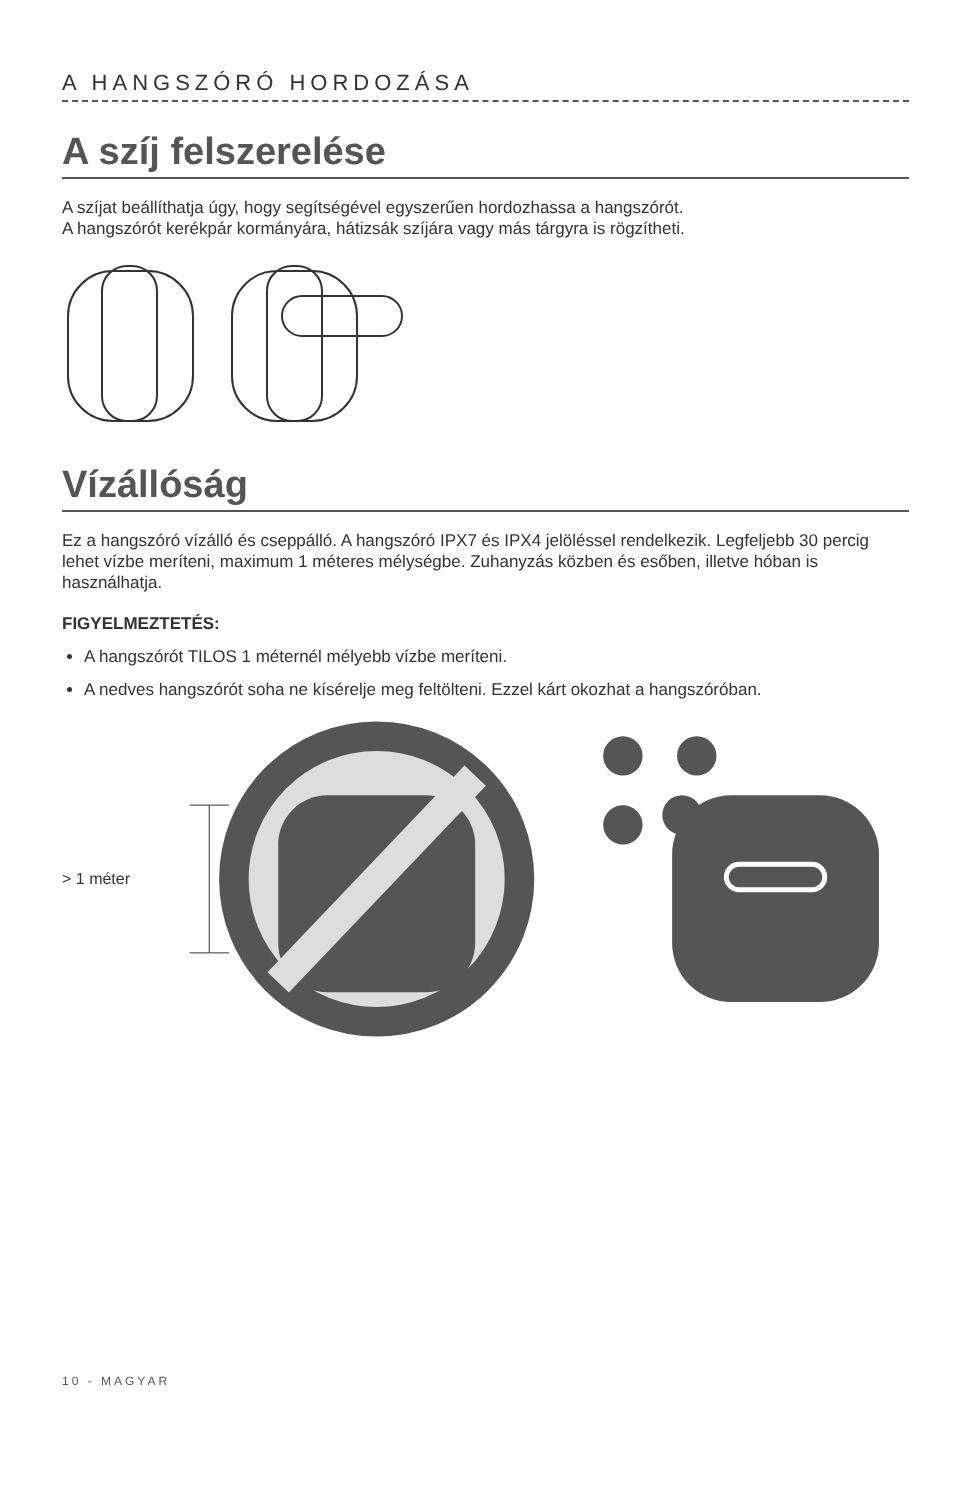A HANGSZÓRÓ HORDOZÁSA
A szíj felszerelése
A szíjat beállíthatja úgy, hogy segítségével egyszerűen hordozhassa a hangszórót.
A hangszórót kerékpár kormányára, hátizsák szíjára vagy más tárgyra is rögzítheti.
Vízállóság
Ez a hangszóró vízálló és cseppálló. A hangszóró IPX7 és IPX4 jelöléssel rendelkezik. Legfeljebb 30 percig lehet vízbe meríteni, maximum 1 méteres mélységbe. Zuhanyzás közben és esőben, illetve hóban is használhatja.
FIGYELMEZTETÉS:
A hangszórót TILOS 1 méternél mélyebb vízbe meríteni.
A nedves hangszórót soha ne kísérelje meg feltölteni. Ezzel kárt okozhat a hangszóróban.
> 1 méter
10 - MAGYAR